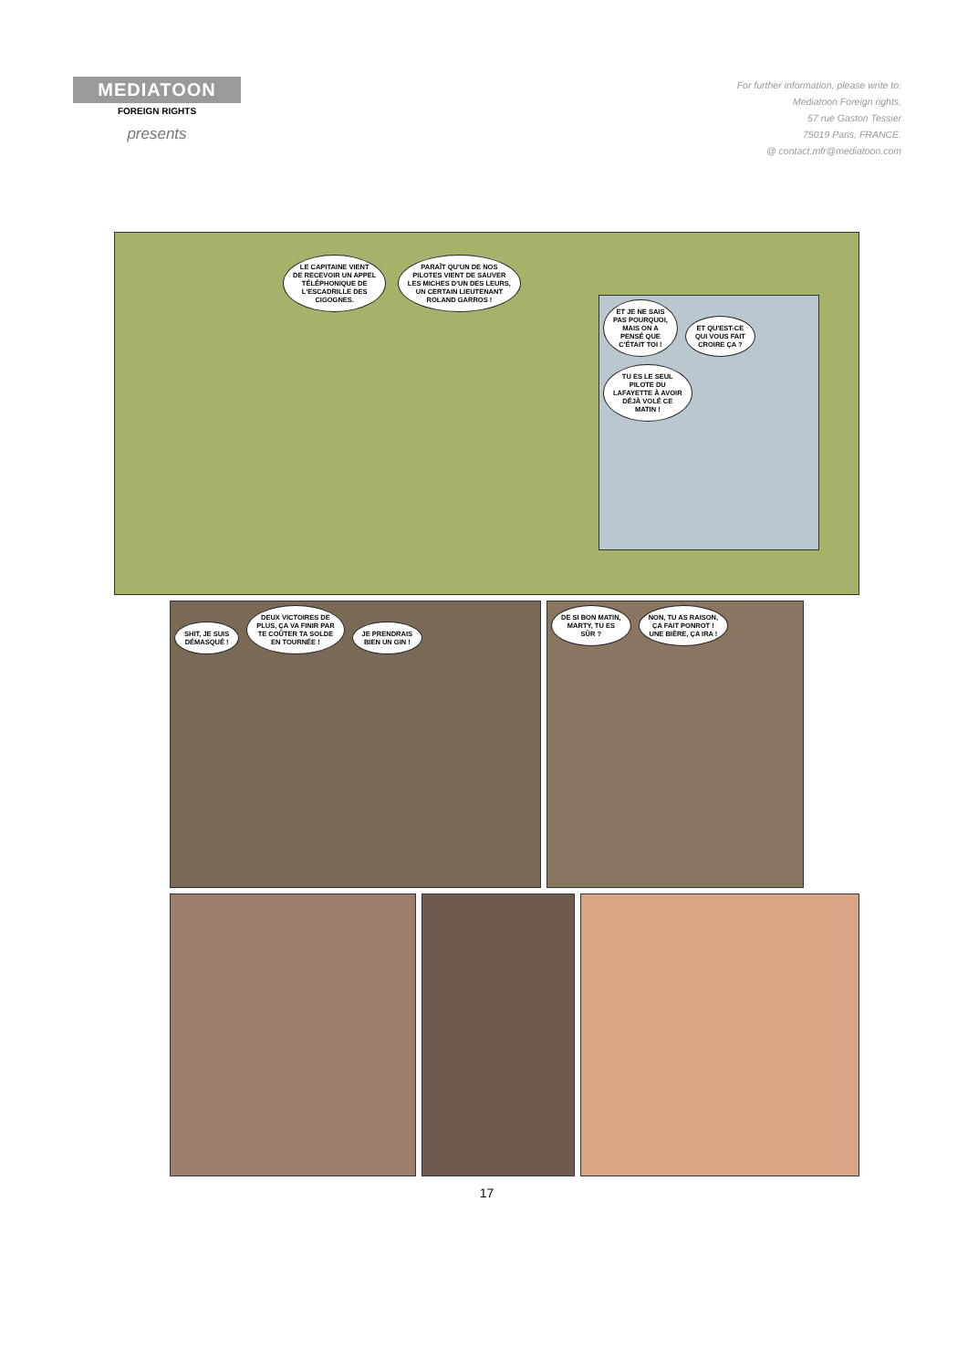MEDIATOON
FOREIGN RIGHTS
presents
For further information, please write to:
Mediatoon Foreign rights,
57 rue Gaston Tessier
75019 Paris, FRANCE.
@ contact.mfr@mediatoon.com
LE CAPITAINE VIENT
DE RECEVOIR UN APPEL
TÉLÉPHONIQUE DE
L'ESCADRILLE DES
CIGOGNES. PARAÎT QU'UN DE NOS
PILOTES VIENT DE SAUVER
LES MICHES D'UN DES LEURS,
UN CERTAIN LIEUTENANT
ROLAND GARROS !
ET JE NE SAIS
PAS POURQUOI,
MAIS ON A
PENSÉ QUE
C'ÉTAIT TOI ! ET QU'EST-CE
QUI VOUS FAIT
CROIRE ÇA ? TU ES LE SEUL
PILOTE DU
LAFAYETTE À AVOIR
DÉJÀ VOLÉ CE
MATIN !
SHIT, JE SUIS
DÉMASQUÉ ! DEUX VICTOIRES DE
PLUS, ÇA VA FINIR PAR
TE COÛTER TA SOLDE
EN TOURNÉE ! JE PRENDRAIS
BIEN UN GIN !
DE SI BON MATIN,
MARTY, TU ES
SÛR ? NON, TU AS RAISON,
ÇA FAIT PONROT !
UNE BIÈRE, ÇA IRA !
17